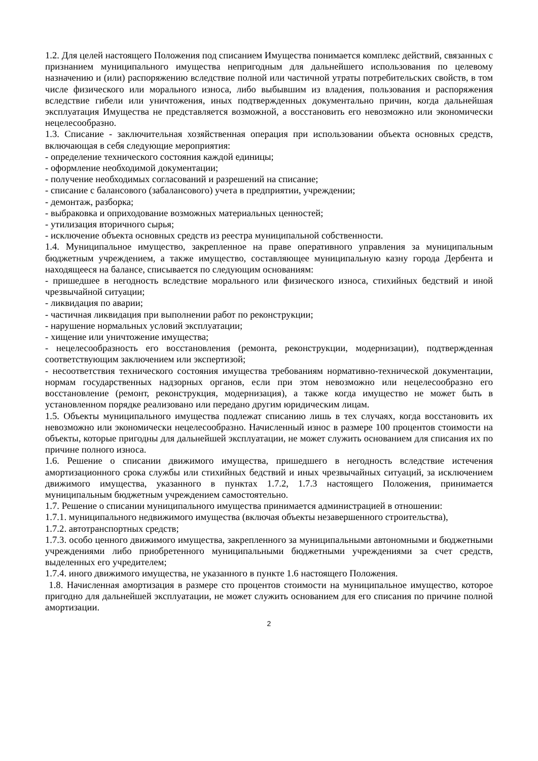1.2. Для целей настоящего Положения под списанием Имущества понимается комплекс действий, связанных с признанием муниципального имущества непригодным для дальнейшего использования по целевому назначению и (или) распоряжению вследствие полной или частичной утраты потребительских свойств, в том числе физического или морального износа, либо выбывшим из владения, пользования и распоряжения вследствие гибели или уничтожения, иных подтвержденных документально причин, когда дальнейшая эксплуатация Имущества не представляется возможной, а восстановить его невозможно или экономически нецелесообразно.
1.3. Списание - заключительная хозяйственная операция при использовании объекта основных средств, включающая в себя следующие мероприятия:
- определение технического состояния каждой единицы;
- оформление необходимой документации;
- получение необходимых согласований и разрешений на списание;
- списание с балансового (забалансового) учета в предприятии, учреждении;
- демонтаж, разборка;
- выбраковка и оприходование возможных материальных ценностей;
- утилизация вторичного сырья;
- исключение объекта основных средств из реестра муниципальной собственности.
1.4. Муниципальное имущество, закрепленное на праве оперативного управления за муниципальным бюджетным учреждением, а также имущество, составляющее муниципальную казну города Дербента и находящееся на балансе, списывается по следующим основаниям:
- пришедшее в негодность вследствие морального или физического износа, стихийных бедствий и иной чрезвычайной ситуации;
- ликвидация по аварии;
- частичная ликвидация при выполнении работ по реконструкции;
- нарушение нормальных условий эксплуатации;
- хищение или уничтожение имущества;
- нецелесообразность его восстановления (ремонта, реконструкции, модернизации), подтвержденная соответствующим заключением или экспертизой;
- несоответствия технического состояния имущества требованиям нормативно-технической документации, нормам государственных надзорных органов, если при этом невозможно или нецелесообразно его восстановление (ремонт, реконструкция, модернизация), а также когда имущество не может быть в установленном порядке реализовано или передано другим юридическим лицам.
1.5. Объекты муниципального имущества подлежат списанию лишь в тех случаях, когда восстановить их невозможно или экономически нецелесообразно. Начисленный износ в размере 100 процентов стоимости на объекты, которые пригодны для дальнейшей эксплуатации, не может служить основанием для списания их по причине полного износа.
1.6. Решение о списании движимого имущества, пришедшего в негодность вследствие истечения амортизационного срока службы или стихийных бедствий и иных чрезвычайных ситуаций, за исключением движимого имущества, указанного в пунктах 1.7.2, 1.7.3 настоящего Положения, принимается муниципальным бюджетным учреждением самостоятельно.
1.7. Решение о списании муниципального имущества принимается администрацией в отношении:
1.7.1. муниципального недвижимого имущества (включая объекты незавершенного строительства),
1.7.2. автотранспортных средств;
1.7.3. особо ценного движимого имущества, закрепленного за муниципальными автономными и бюджетными учреждениями либо приобретенного муниципальными бюджетными учреждениями за счет средств, выделенных его учредителем;
1.7.4. иного движимого имущества, не указанного в пункте 1.6 настоящего Положения.
1.8. Начисленная амортизация в размере сто процентов стоимости на муниципальное имущество, которое пригодно для дальнейшей эксплуатации, не может служить основанием для его списания по причине полной амортизации.
2